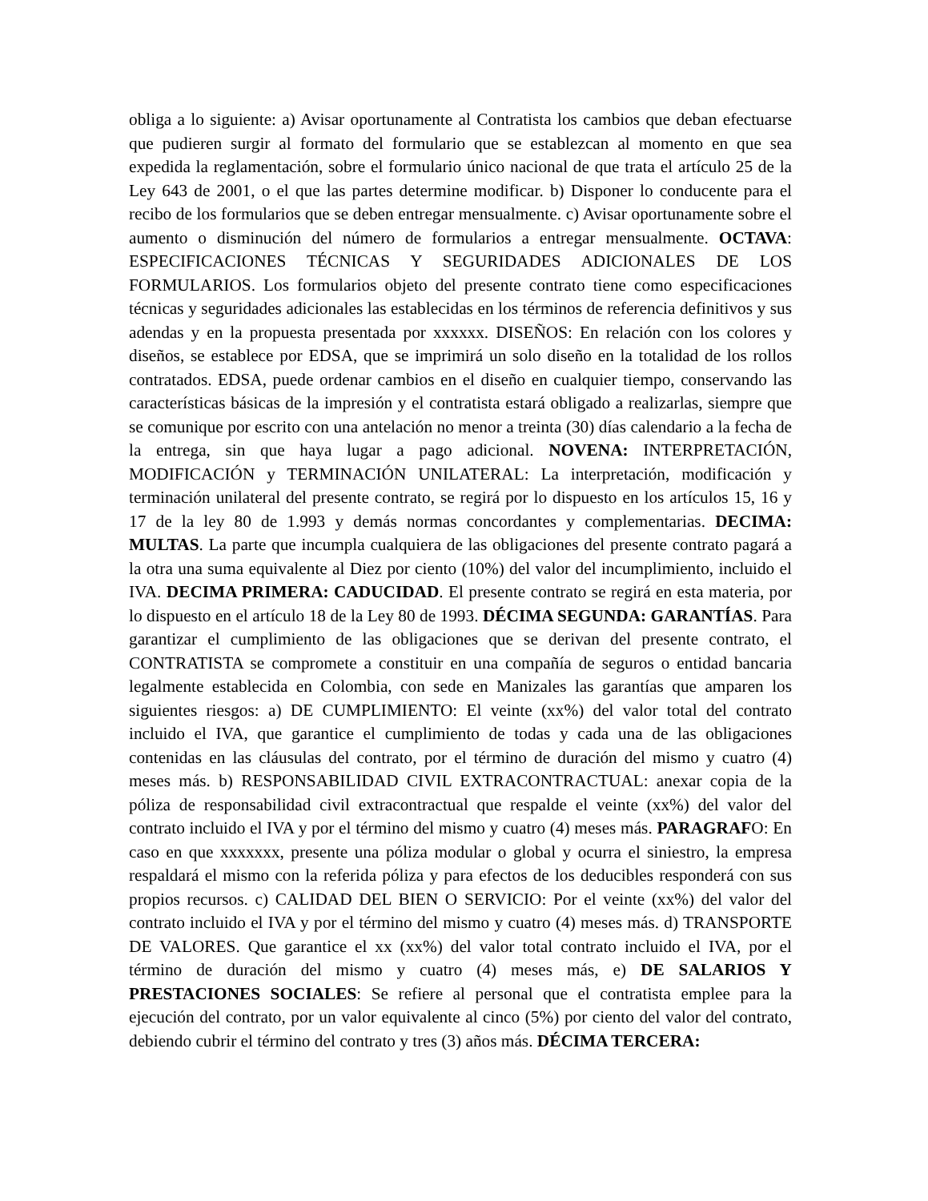obliga a lo siguiente: a) Avisar oportunamente al Contratista los cambios que deban efectuarse que pudieren surgir al formato del formulario que se establezcan al momento en que sea expedida la reglamentación, sobre el formulario único nacional de que trata el artículo 25 de la Ley 643 de 2001, o el que las partes determine modificar. b) Disponer lo conducente para el recibo de los formularios que se deben entregar mensualmente. c) Avisar oportunamente sobre el aumento o disminución del número de formularios a entregar mensualmente. OCTAVA: ESPECIFICACIONES TÉCNICAS Y SEGURIDADES ADICIONALES DE LOS FORMULARIOS. Los formularios objeto del presente contrato tiene como especificaciones técnicas y seguridades adicionales las establecidas en los términos de referencia definitivos y sus adendas y en la propuesta presentada por xxxxxx. DISEÑOS: En relación con los colores y diseños, se establece por EDSA, que se imprimirá un solo diseño en la totalidad de los rollos contratados. EDSA, puede ordenar cambios en el diseño en cualquier tiempo, conservando las características básicas de la impresión y el contratista estará obligado a realizarlas, siempre que se comunique por escrito con una antelación no menor a treinta (30) días calendario a la fecha de la entrega, sin que haya lugar a pago adicional. NOVENA: INTERPRETACIÓN, MODIFICACIÓN y TERMINACIÓN UNILATERAL: La interpretación, modificación y terminación unilateral del presente contrato, se regirá por lo dispuesto en los artículos 15, 16 y 17 de la ley 80 de 1.993 y demás normas concordantes y complementarias. DECIMA: MULTAS. La parte que incumpla cualquiera de las obligaciones del presente contrato pagará a la otra una suma equivalente al Diez por ciento (10%) del valor del incumplimiento, incluido el IVA. DECIMA PRIMERA: CADUCIDAD. El presente contrato se regirá en esta materia, por lo dispuesto en el artículo 18 de la Ley 80 de 1993. DÉCIMA SEGUNDA: GARANTÍAS. Para garantizar el cumplimiento de las obligaciones que se derivan del presente contrato, el CONTRATISTA se compromete a constituir en una compañía de seguros o entidad bancaria legalmente establecida en Colombia, con sede en Manizales las garantías que amparen los siguientes riesgos: a) DE CUMPLIMIENTO: El veinte (xx%) del valor total del contrato incluido el IVA, que garantice el cumplimiento de todas y cada una de las obligaciones contenidas en las cláusulas del contrato, por el término de duración del mismo y cuatro (4) meses más. b) RESPONSABILIDAD CIVIL EXTRACONTRACTUAL: anexar copia de la póliza de responsabilidad civil extracontractual que respalde el veinte (xx%) del valor del contrato incluido el IVA y por el término del mismo y cuatro (4) meses más. PARAGRAFO: En caso en que xxxxxxx, presente una póliza modular o global y ocurra el siniestro, la empresa respaldará el mismo con la referida póliza y para efectos de los deducibles responderá con sus propios recursos. c) CALIDAD DEL BIEN O SERVICIO: Por el veinte (xx%) del valor del contrato incluido el IVA y por el término del mismo y cuatro (4) meses más. d) TRANSPORTE DE VALORES. Que garantice el xx (xx%) del valor total contrato incluido el IVA, por el término de duración del mismo y cuatro (4) meses más, e) DE SALARIOS Y PRESTACIONES SOCIALES: Se refiere al personal que el contratista emplee para la ejecución del contrato, por un valor equivalente al cinco (5%) por ciento del valor del contrato, debiendo cubrir el término del contrato y tres (3) años más. DÉCIMA TERCERA: